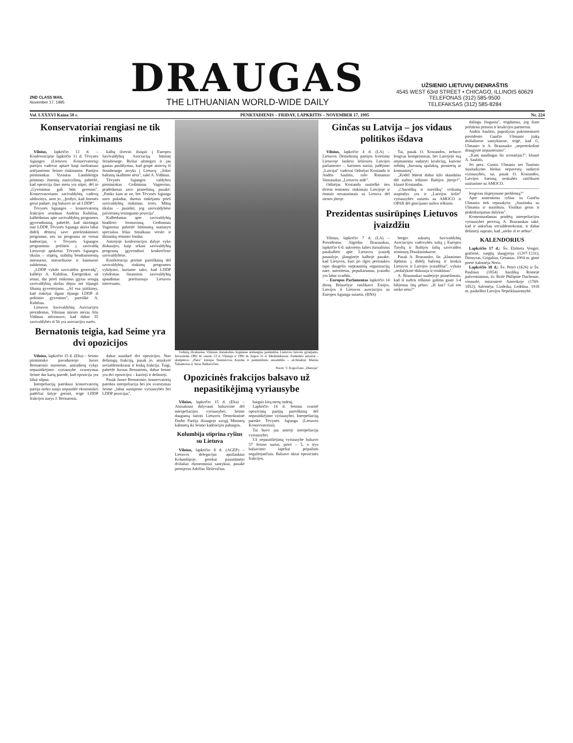2ND CLASS MAIL
November 17, 1995
DRAUGAS
THE LITHUANIAN WORLD-WIDE DAILY
UŽSIENIO LIETUVIŲ DIENRAŠTIS
4545 WEST 63rd STREET • CHICAGO, ILLINOIS 60629
TELEFONAS (312) 585-9500
TELEFAKSAS (312) 585-8284
Vol. LXXXVI Kaina 50 c. PENKTADIENIS – FRIDAY, LAPKRITIS – NOVEMBER 17, 1995 Nr. 224
Konservatoriai rengiasi ne tik rinkimams
Vilnius, lapkričio 13 d. – Konferencijoje lapkričio 11 d. Tėvynės Sąjungos (Lietuvos Konservatorių) partijos vadovai aptarė kaip ruošiamasi artėjantiems Seimo rinkimams. Partijos pirmininkas Vytautas Landsbergis priminęs žmonių nusivylimą, pabrėžė, kad opozicija šiuo metu yra stipri, dėl to „Gyvenimas gali būti geresnis". Konservatoriams savivaldybių vadovų uždavinys, anot jo, „Įrodyti, kad žmonės gerai padarė, jog balsavo ne už LDDP".
Tėvynės Sąjungos – konservatorių frakcijos seniūnas Andrius Kubilius, kalbėdamas apie savivaldybių programos įgyvendinimą, pabrėžė, kad skirtingai nuo LDDP, Tėvynės Sąjunga skiria labai didelį dėmesį savo priešrinkiminei programai, nes tai programa ne vienai kadencijai, o Tėvynės Sąjungos programinis požiūris į savivaldą Lietuvoje apskritai. Tėvynės Sąjungos tikslas – stiprių, stabilių bendruomenių miestuose, miesteliuose ir kaimuose sukūrimas.
„LDDP vykdo savivaldos genocidą", kalbėjo A. Kubilius. Energetikai už senas, dar prieš rinkimus įgytas senųjų savivaldybių skolas drįsta net išjungti šilumą gyventojams. „Aš esu įsitikinęs, kad rinkėjai ilgam išjungs LDDP iš politinio gyvenimo", pareiškė A. Kubilius.
Lietuvos Savivaldybių Asociacijos prezidentas, Vilniaus miesto meras Alis Vidūnas informavo, kad dabar 55 savivaldybės iš 56 yra asociacijos narės.
kalbą išversti išsiųsti į Europos Savivaldybių Asociacijų būstinę Strasbourge. Ryšiai užmegzti ir jau gautas pasiūlymas, kad grupė atstovų iš Strasbourgo atvyks į Lietuvą. „Jokio baltinių skalbimo nėra", sakė A. Vidūnas.
Tėvynės Sąjungos valdybos pirmininkas Gediminas Vagnorius, pradėdamas savo pranešimą, pasakė: „Patiks kam ar ne, bet Tėvynės Sąjunga savo pažadus, duotus rinkėjams prieš savivaldybių rinkimus, tesės. Mūsų tikslas – pasiekti, jog savivaldybėse įsitvirtintų teisingumo pozicija".
Kalbėdamas apie savivaldybių biudžeto formavimą, Gediminas Vagnorius pabrėžė būtinumą numatyti specialias lėšas Smulkaus verslo ir ūkininkų rėmimo fondui.
Antrojoje konferencijos dalyje vyko diskusijos, kaip sekasi savivaldybių programą įgyvendinti konkrečiose savivaldybėse.
Konferencija priėmė pareiškimą dėl savivaldybių rinkimų programos vykdymo, kuriame sako, kad LDDP vykdomas finansinis savivaldybių spaudimas prieštarauja Lietuvos interesams.
Bernatonis teigia, kad Seime yra dvi opozicijos
Vilnius, lapkričio 15 d. (Elta) – Seimo pirmininko pavaduotojo Juozo Bernatonio nuomone, antradienį vykęs nepasitikėjimo vyriausybe svarstymas Seime dar kartą parodė, kad opozicija yra labai silpna.
Interpeliaciją pateikusi konservatorių partija nieko naujo nepasiūlė ekonomikei padėčiai šalyje gerinti, teigė LDDP frakcijos narys J. Bernatonis.
dabar susidarė dvi opozicijos. Nuo dešiniųjų frakcijų, pasak jo, atsiskyrė socialdemokratai ir lenkų frakcija. Taigi, pabrėžė Juozas Bernatonis, dabar Seime yra dvi opozicijos – kairioji ir dešinioji.
Pasak Juozo Bernatonio, konservatorių pateikta interpeliacija bei jos svarstymas Seime „labai sustiprino vyriausybės bei LDDP pozicijas".
Vėlinių išvakarėse Vilniaus Antakalnio kapinėse atidengtas paminklas Lietuvos laisvės gynėjams, žuvusiems 1991 m. sausio 13 d. Vilniuje ir 1991 m. liepos 31 d. Medininkuose. Paminklo autoriai – skulptūros „Pieta" kūrėjas Stanislovas Kuzma ir paminklinio ansamblio – architektai Marius Šaliamoras ir Juras Balkevičius.
Nuotr. V. Kapočiaus „Dienoje"
Opozicinės frakcijos balsavo už nepasitikėjimą vyriausybe
Vilnius, lapkričio 15 d. (Elta) – Atsisakiusi dalyvauti balsavime dėl interpeliacijos vyriausybei, Seime daugumą turinti Lietuvos Demokratinė Darbo Partija išsaugojo savąjį Ministrų kabinetą iki Seimo kadencijos pabaigos.
Kolumbija stiprina ryšius su Lietuva
Vilnius, lapkričio 8 d. (AGEP) – Lietuvos delegacijai apsilankius Kolumbijoje, gerokai pasistūmėjo dvišaliai ekonominiai santykiai, pasakė premjeras Adolfas Šleževičius.
baigsis kitų metų rudenį.
Lapkričio 14 d. Seimas svarstė opozicinių partijų pareiškimą dėl nepasitikėjimo vyriausybei. Interpeliaciją pateikė Tėvynės Sąjunga (Lietuvos Konservatoriai).
Tai buvo jau antroji interpeliacija vyriausybei.
Už nepasitikėjimą vyriausybe balsavo 57 Seimo nariai, prieš – 5, o trys balsavimo lapeliai pripažinti negaliojančiais. Balsavo tiktai opozicinės frakcijos.
Ginčas su Latvija – jos vidaus politikos išdava
Vilnius, lapkričio 4 d. (LA) – Lietuvos Demokratų partijos kvietimu Lietuvoje lankėsi šešiosios Latvijos parlamento – Saeimos nariai, judėjimo „Latvijai" vadovai Odisėjas Kostanda ir Andris Saulitis, rašo Rimantas Varnauskas „Lietuvos aide".
Odisėjas Kostanda susitelkė ties dviem temomis: rinkimais Latvijoje ir rimtais nesutarimais su Lietuva dėl sienos jūroje.
Tai, pasak O. Kostandos, nebuvo lengvas kompromisas, bet Latvijoje esą neįmanoma sudaryti koalicijų, kuriose nebūtų „buvusių spalukių, pionierių ar komunistų".
„Kodėl būtent dabar kilo skandalas dėl naftos telkinio Baltijos jūroje?", klausė Kostandas.
„Chaotiškų ir isteriškų" veiksmų atspindys yra ir „Latvijos kelio" vyriausybės sutartis su AMOCO ir OPAB dėl gincijamo naftos telkinio.
Prezidentas susirūpinęs Lietuvos įvaizdžiu
Vilnius, lapkričio 7 d. (LA) – Prezidentas Algirdas Brazauskas, lapkričio 6 d. sukvietęs šalies žurnalistus pasikalbėti apie Lietuvos įvaizdį pasaulyje, įžanginėje kalboje pasakė, kad Lietuvos, kuri po ilgos pertraukos tapo daugelio tarptautinių organizacijų nare, autoritetas, populiarumas, įvaizdis yra labai svarbūs.
– Europos Parlamentas lapkričio 14 dieną Briuselyje ratifikavo Estijos, Latvijos ir Lietuvos asociacijos su Europos Sąjunga sutartis. (BNS)
bergio sukurtą Savivaldybių Asociacijos vadovybės raštą į Europos Tarybą ir Baltijos šalių savivaldos seminarą Druskininkuose.
Pasak A. Brazausko, šis „klausimas išpūstas į didelį balioną ir kenkia Lietuvos ir Latvijos įvaizdžiui", vyksta „nedalykinė diskusija ir triukšmas".
A. Brazauskas suabejojo pranešimais, kad iš naftos telkinio galima gauti 3-4 bilijonus litų pelno. „Iš kur? Gal ten nieko nėra?"
dalingu žingsniu", teigdamas, jog šiam požiūriui pritaria ir koalicijos partneriai.
Andris Saulitis, paprašytas pakomentuoti prezidento Gunčio Ulmanio įtaką dvišaliuose santykiuose, teigė, kad G. Ulmanio ir A. Brazausko „neprotokolinė draugystė nepasiteisino".
„Kam naudingas šis scenarijus?", klausė A. Saulitis.
Jei prez. Guntis Ulmanis net Tautinio Susitaikymo blokui nepavestų sudaryti vyriausybės, tai, pasak O. Kostandos, Latvijos Saeimą neskubės ratifikuoti susitarimo su AMOCO.
lengviau išsprę­stume problemą?"
Apie asmeninius ryšius su Gunčiu Ulmaniu tiek tepasakyta: „Susitinku su Ulmaniu ir susitiksiu. Visiškai geras ir praktikuojamas dalykas".
Komentuodamas pradėtą interpeliacijos vyriausybei procesą, A. Brazauskas sakė, kad ir anksčiau socialdemokratai, ir dabar dešinieji suprato, kad „nieko iš to nebus".
KALENDORIUS
Lapkričio 17 d.: Šv. Elzbieta Vengrė, grafienė, vargšų slaugytoja (1207-1231); Dionyzas, Grigalius, Getautas. 1904 m. gimė poetė Salomėja Neris.
Lapkričio 18 d.: Šv. Petro (1626) ir Šv. Pauliaus (1854) bazilikų Romoje pašventinimas, šv. Rožė Philipine Duchesne, vienuolė, misionierė Amerikoje (1769-1852); Salomėja, Lizdeika, Ledrūna. 1918 m. paskelbta Latvijos Nepriklausomybė.